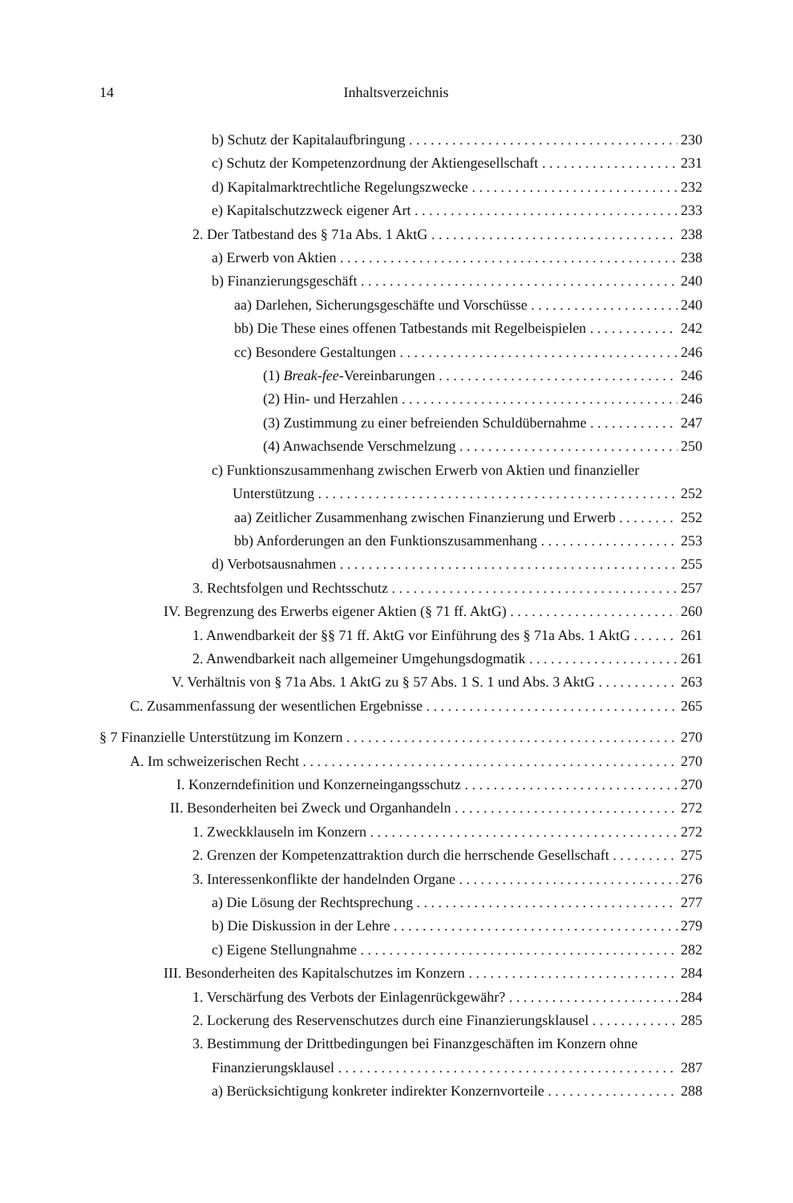14 Inhaltsverzeichnis
b) Schutz der Kapitalaufbringung 230
c) Schutz der Kompetenzordnung der Aktiengesellschaft 231
d) Kapitalmarktrechtliche Regelungszwecke 232
e) Kapitalschutzzweck eigener Art 233
2. Der Tatbestand des § 71a Abs. 1 AktG 238
a) Erwerb von Aktien 238
b) Finanzierungsgeschäft 240
aa) Darlehen, Sicherungsgeschäfte und Vorschüsse 240
bb) Die These eines offenen Tatbestands mit Regelbeispielen 242
cc) Besondere Gestaltungen 246
(1) Break-fee-Vereinbarungen 246
(2) Hin- und Herzahlen 246
(3) Zustimmung zu einer befreienden Schuldübernahme 247
(4) Anwachsende Verschmelzung 250
c) Funktionszusammenhang zwischen Erwerb von Aktien und finanzieller
Unterstützung 252
aa) Zeitlicher Zusammenhang zwischen Finanzierung und Erwerb 252
bb) Anforderungen an den Funktionszusammenhang 253
d) Verbotsausnahmen 255
3. Rechtsfolgen und Rechtsschutz 257
IV. Begrenzung des Erwerbs eigener Aktien (§ 71 ff. AktG) 260
1. Anwendbarkeit der §§ 71 ff. AktG vor Einführung des § 71a Abs. 1 AktG 261
2. Anwendbarkeit nach allgemeiner Umgehungsdogmatik 261
V. Verhältnis von § 71a Abs. 1 AktG zu § 57 Abs. 1 S. 1 und Abs. 3 AktG 263
C. Zusammenfassung der wesentlichen Ergebnisse 265
§ 7 Finanzielle Unterstützung im Konzern 270
A. Im schweizerischen Recht 270
I. Konzerndefinition und Konzerneingangsschutz 270
II. Besonderheiten bei Zweck und Organhandeln 272
1. Zweckklauseln im Konzern 272
2. Grenzen der Kompetenzattraktion durch die herrschende Gesellschaft 275
3. Interessenkonflikte der handelnden Organe 276
a) Die Lösung der Rechtsprechung 277
b) Die Diskussion in der Lehre 279
c) Eigene Stellungnahme 282
III. Besonderheiten des Kapitalschutzes im Konzern 284
1. Verschärfung des Verbots der Einlagenrückgewähr? 284
2. Lockerung des Reservenschutzes durch eine Finanzierungsklausel 285
3. Bestimmung der Drittbedingungen bei Finanzgeschäften im Konzern ohne
Finanzierungsklausel 287
a) Berücksichtigung konkreter indirekter Konzernvorteile 288